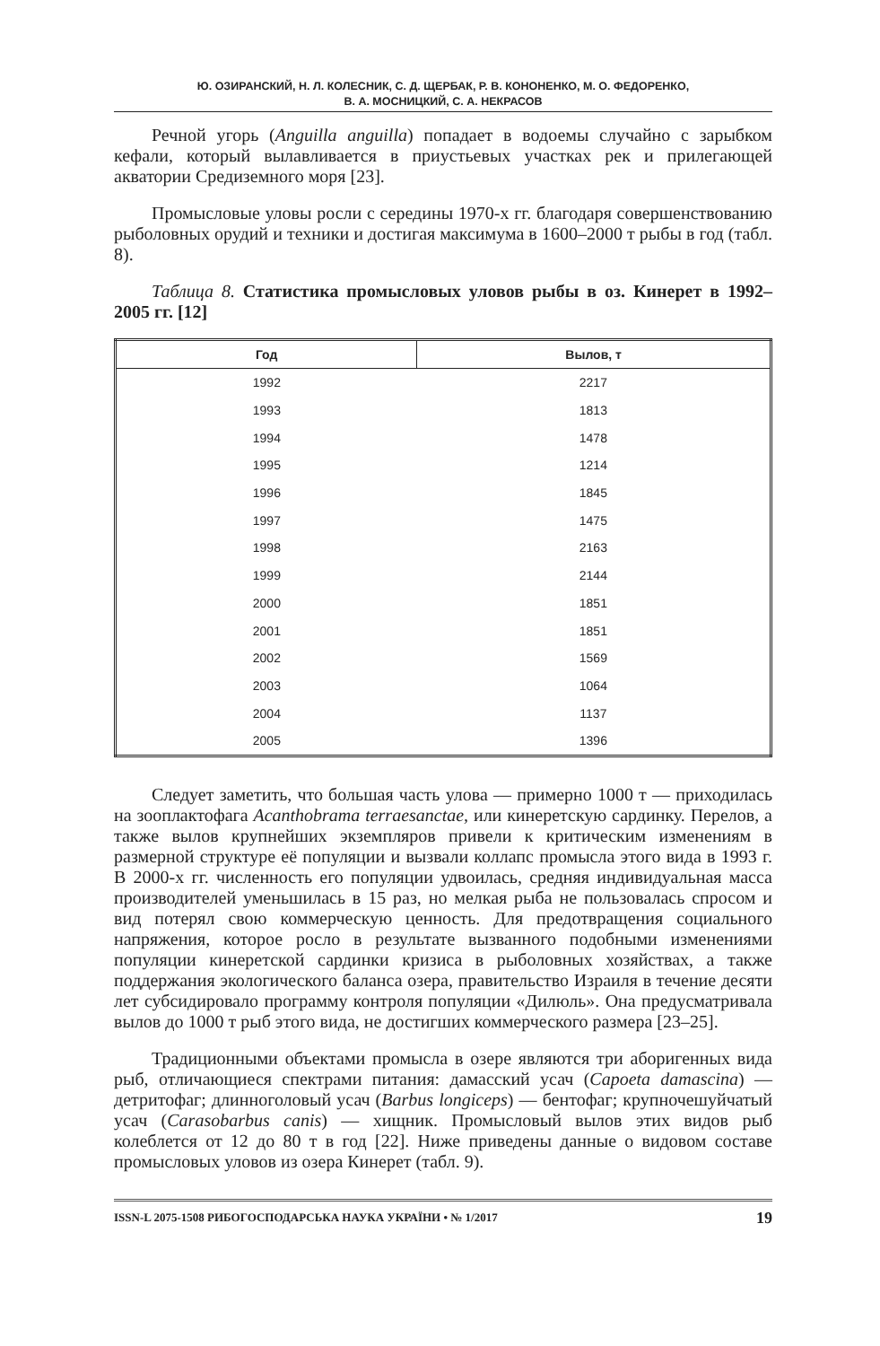Ю. ОЗИРАНСКИЙ, Н. Л. КОЛЕСНИК, С. Д. ЩЕРБАК, Р. В. КОНОНЕНКО, М. О. ФЕДОРЕНКО,
В. А. МОСНИЦКИЙ, С. А. НЕКРАСОВ
Речной угорь (Anguilla anguilla) попадает в водоемы случайно с зарыбком кефали, который вылавливается в приустьевых участках рек и прилегающей акватории Средиземного моря [23].
Промысловые уловы росли с середины 1970-х гг. благодаря совершенствованию рыболовных орудий и техники и достигая максимума в 1600–2000 т рыбы в год (табл. 8).
Таблица 8. Статистика промысловых уловов рыбы в оз. Кинерет в 1992–2005 гг. [12]
| Год | Вылов, т |
| --- | --- |
| 1992 | 2217 |
| 1993 | 1813 |
| 1994 | 1478 |
| 1995 | 1214 |
| 1996 | 1845 |
| 1997 | 1475 |
| 1998 | 2163 |
| 1999 | 2144 |
| 2000 | 1851 |
| 2001 | 1851 |
| 2002 | 1569 |
| 2003 | 1064 |
| 2004 | 1137 |
| 2005 | 1396 |
Следует заметить, что большая часть улова — примерно 1000 т — приходилась на зооплактофага Acanthobrama terraesanctae, или кинеретскую сардинку. Перелов, а также вылов крупнейших экземпляров привели к критическим изменениям в размерной структуре её популяции и вызвали коллапс промысла этого вида в 1993 г. В 2000-х гг. численность его популяции удвоилась, средняя индивидуальная масса производителей уменьшилась в 15 раз, но мелкая рыба не пользовалась спросом и вид потерял свою коммерческую ценность. Для предотвращения социального напряжения, которое росло в результате вызванного подобными изменениями популяции кинеретской сардинки кризиса в рыболовных хозяйствах, а также поддержания экологического баланса озера, правительство Израиля в течение десяти лет субсидировало программу контроля популяции «Дилюль». Она предусматривала вылов до 1000 т рыб этого вида, не достигших коммерческого размера [23–25].
Традиционными объектами промысла в озере являются три аборигенных вида рыб, отличающиеся спектрами питания: дамасский усач (Capoeta damascina) — детритофаг; длинноголовый усач (Barbus longiceps) — бентофаг; крупночешуйчатый усач (Carasobarbus canis) — хищник. Промысловый вылов этих видов рыб колеблется от 12 до 80 т в год [22]. Ниже приведены данные о видовом составе промысловых уловов из озера Кинерет (табл. 9).
ISSN-L 2075-1508 РИБОГОСПОДАРСЬКА НАУКА УКРАЇНИ • № 1/2017 19